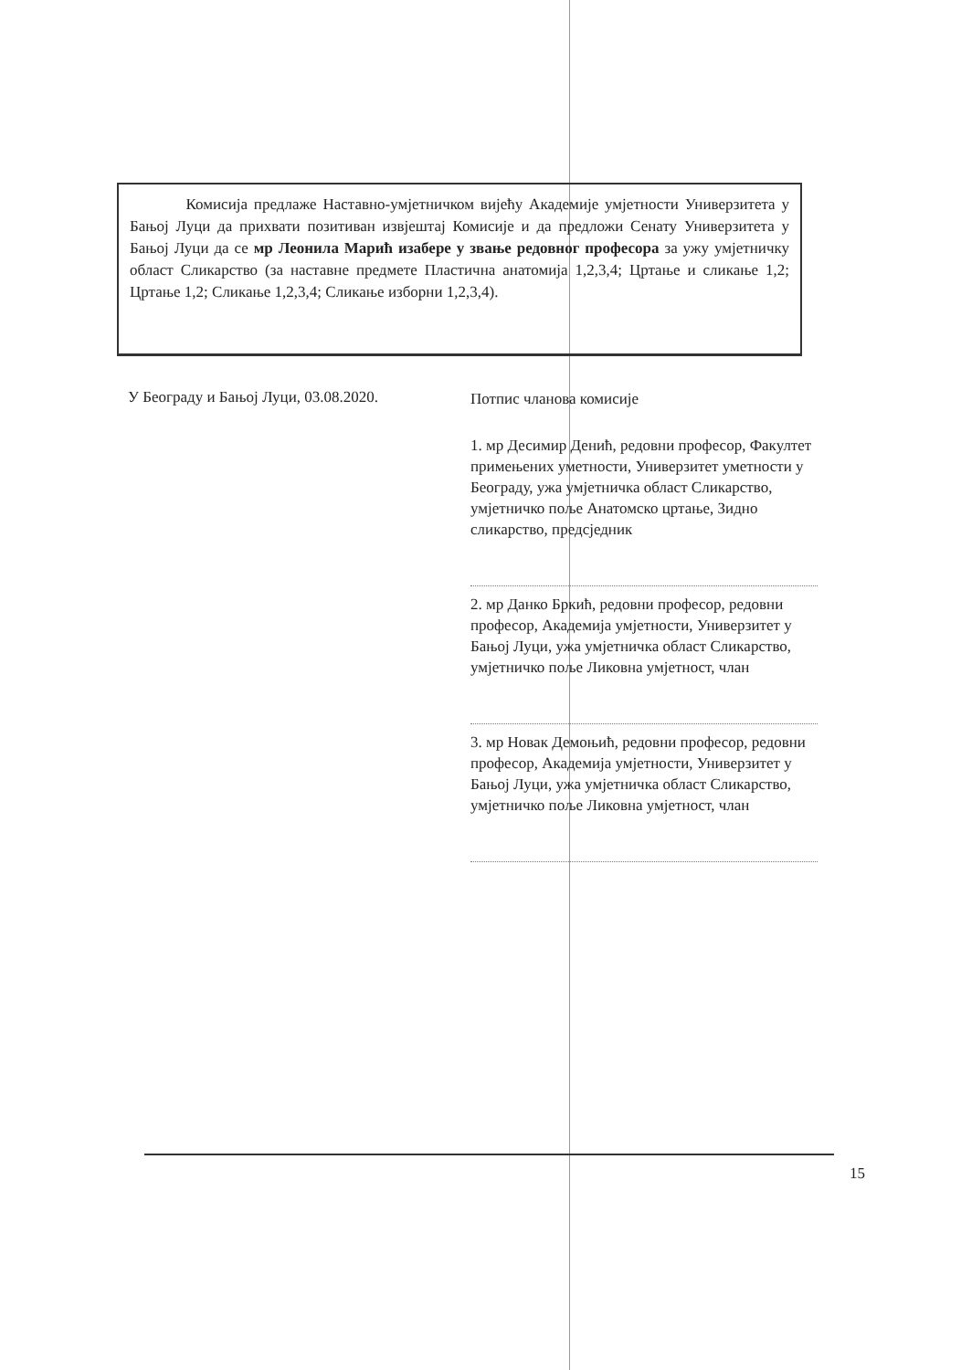Комисија предлаже Наставно-умјетничком вијећу Академије умјетности Универзитета у Бањој Луци да прихвати позитиван извјештај Комисије и да предложи Сенату Универзитета у Бањој Луци да се мр Леонила Марић изабере у звање редовног професора за ужу умјетничку област Сликарство (за наставне предмете Пластична анатомија 1,2,3,4; Цртање и сликање 1,2; Цртање 1,2; Сликање 1,2,3,4; Сликање изборни 1,2,3,4).
У Београду и Бањој Луци, 03.08.2020.
Потпис чланова комисије
1. мр Десимир Денић, редовни професор, Факултет примењених уметности, Универзитет уметности у Београду, ужа умјетничка област Сликарство, умјетничко поље Анатомско цртање, Зидно сликарство, предсједник
2. мр Данко Бркић, редовни професор, редовни професор, Академија умјетности, Универзитет у Бањој Луци, ужа умјетничка област Сликарство, умјетничко поље Ликовна умјетност, члан
3. мр Новак Демоњић, редовни професор, редовни професор, Академија умјетности, Универзитет у Бањој Луци, ужа умјетничка област Сликарство, умјетничко поље Ликовна умјетност, члан
15